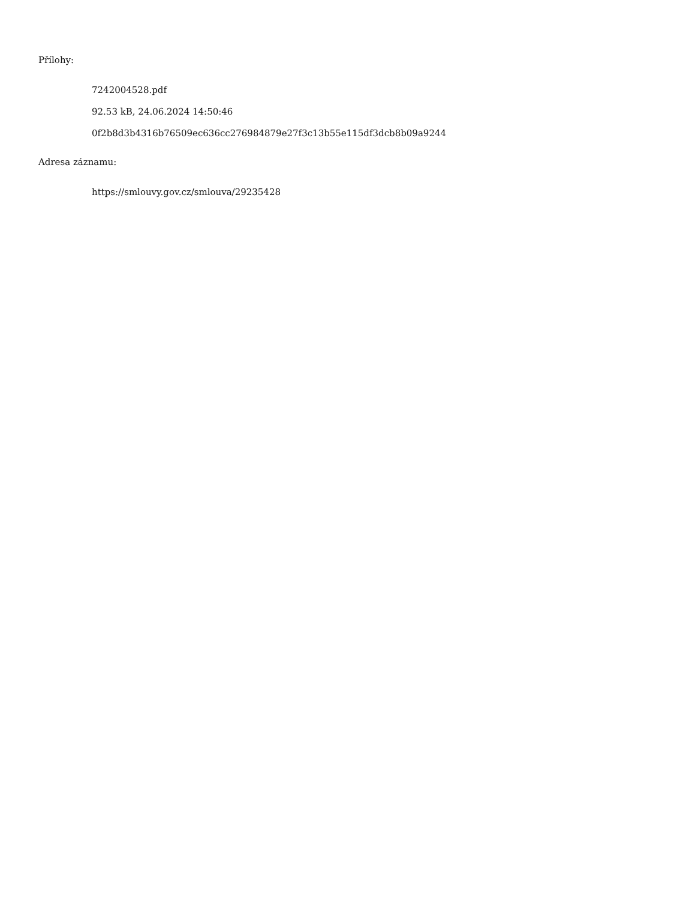Přílohy:
7242004528.pdf
92.53 kB, 24.06.2024 14:50:46
0f2b8d3b4316b76509ec636cc276984879e27f3c13b55e115df3dcb8b09a9244
Adresa záznamu:
https://smlouvy.gov.cz/smlouva/29235428